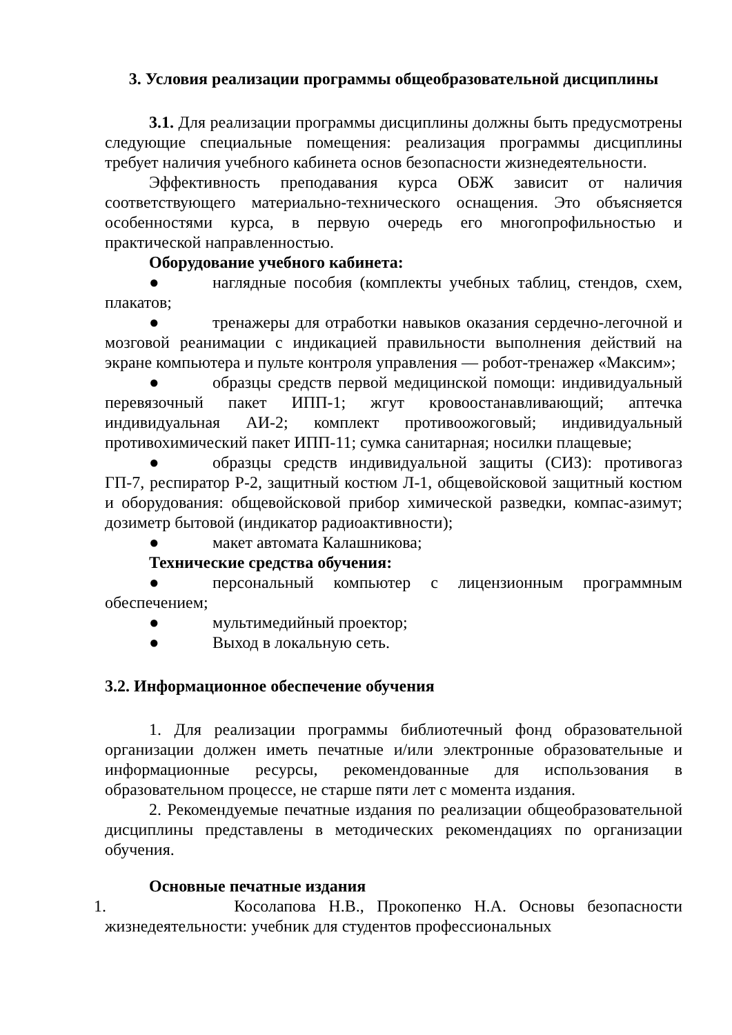3. Условия реализации программы общеобразовательной дисциплины
3.1. Для реализации программы дисциплины должны быть предусмотрены следующие специальные помещения: реализация программы дисциплины требует наличия учебного кабинета основ безопасности жизнедеятельности.
Эффективность преподавания курса ОБЖ зависит от наличия соответствующего материально-технического оснащения. Это объясняется особенностями курса, в первую очередь его многопрофильностью и практической направленностью.
Оборудование учебного кабинета:
● наглядные пособия (комплекты учебных таблиц, стендов, схем, плакатов;
● тренажеры для отработки навыков оказания сердечно-легочной и мозговой реанимации с индикацией правильности выполнения действий на экране компьютера и пульте контроля управления — робот-тренажер «Максим»;
● образцы средств первой медицинской помощи: индивидуальный перевязочный пакет ИПП-1; жгут кровоостанавливающий; аптечка индивидуальная АИ-2; комплект противоожоговый; индивидуальный противохимический пакет ИПП-11; сумка санитарная; носилки плащевые;
● образцы средств индивидуальной защиты (СИЗ): противогаз ГП-7, респиратор Р-2, защитный костюм Л-1, общевойсковой защитный костюм и оборудования: общевойсковой прибор химической разведки, компас-азимут; дозиметр бытовой (индикатор радиоактивности);
● макет автомата Калашникова;
Технические средства обучения:
● персональный компьютер с лицензионным программным обеспечением;
● мультимедийный проектор;
● Выход в локальную сеть.
3.2. Информационное обеспечение обучения
1. Для реализации программы библиотечный фонд образовательной организации должен иметь печатные и/или электронные образовательные и информационные ресурсы, рекомендованные для использования в образовательном процессе, не старше пяти лет с момента издания.
2. Рекомендуемые печатные издания по реализации общеобразовательной дисциплины представлены в методических рекомендациях по организации обучения.
Основные печатные издания
1. Косолапова Н.В., Прокопенко Н.А. Основы безопасности жизнедеятельности: учебник для студентов профессиональных